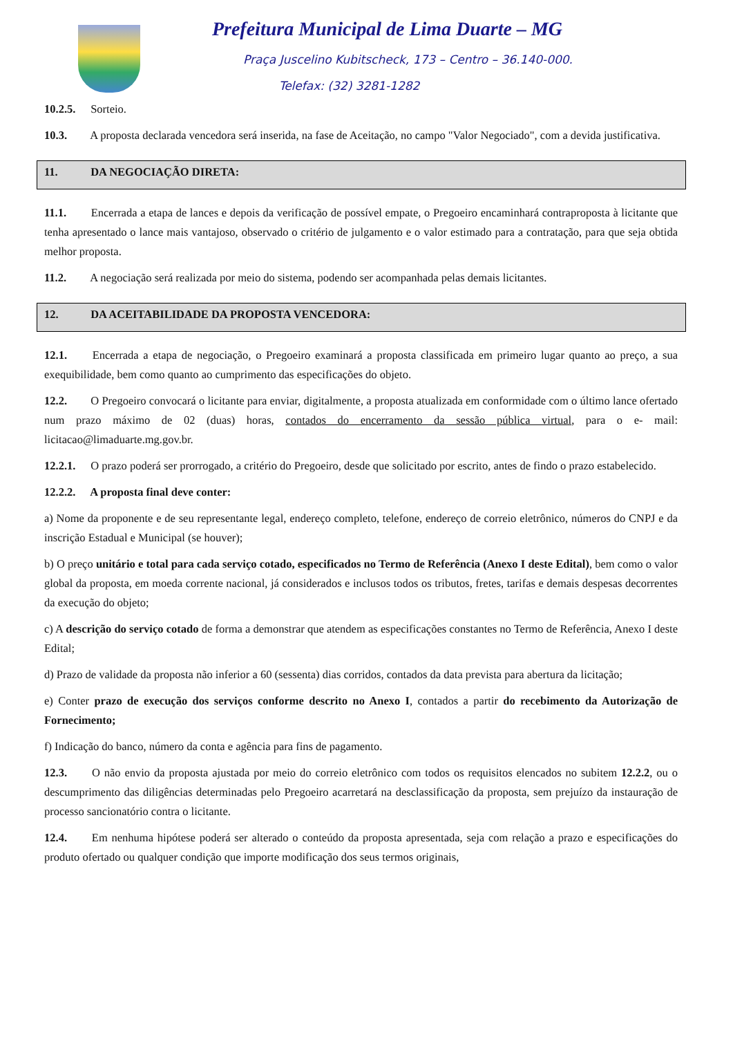Prefeitura Municipal de Lima Duarte – MG
Praça Juscelino Kubitscheck, 173 – Centro – 36.140-000.
Telefax: (32) 3281-1282
10.2.5. Sorteio.
10.3. A proposta declarada vencedora será inserida, na fase de Aceitação, no campo "Valor Negociado", com a devida justificativa.
11. DA NEGOCIAÇÃO DIRETA:
11.1. Encerrada a etapa de lances e depois da verificação de possível empate, o Pregoeiro encaminhará contraproposta à licitante que tenha apresentado o lance mais vantajoso, observado o critério de julgamento e o valor estimado para a contratação, para que seja obtida melhor proposta.
11.2. A negociação será realizada por meio do sistema, podendo ser acompanhada pelas demais licitantes.
12. DA ACEITABILIDADE DA PROPOSTA VENCEDORA:
12.1. Encerrada a etapa de negociação, o Pregoeiro examinará a proposta classificada em primeiro lugar quanto ao preço, a sua exequibilidade, bem como quanto ao cumprimento das especificações do objeto.
12.2. O Pregoeiro convocará o licitante para enviar, digitalmente, a proposta atualizada em conformidade com o último lance ofertado num prazo máximo de 02 (duas) horas, contados do encerramento da sessão pública virtual, para o e- mail: licitacao@limaduarte.mg.gov.br.
12.2.1. O prazo poderá ser prorrogado, a critério do Pregoeiro, desde que solicitado por escrito, antes de findo o prazo estabelecido.
12.2.2. A proposta final deve conter:
a) Nome da proponente e de seu representante legal, endereço completo, telefone, endereço de correio eletrônico, números do CNPJ e da inscrição Estadual e Municipal (se houver);
b) O preço unitário e total para cada serviço cotado, especificados no Termo de Referência (Anexo I deste Edital), bem como o valor global da proposta, em moeda corrente nacional, já considerados e inclusos todos os tributos, fretes, tarifas e demais despesas decorrentes da execução do objeto;
c) A descrição do serviço cotado de forma a demonstrar que atendem as especificações constantes no Termo de Referência, Anexo I deste Edital;
d) Prazo de validade da proposta não inferior a 60 (sessenta) dias corridos, contados da data prevista para abertura da licitação;
e) Conter prazo de execução dos serviços conforme descrito no Anexo I, contados a partir do recebimento da Autorização de Fornecimento;
f) Indicação do banco, número da conta e agência para fins de pagamento.
12.3. O não envio da proposta ajustada por meio do correio eletrônico com todos os requisitos elencados no subitem 12.2.2, ou o descumprimento das diligências determinadas pelo Pregoeiro acarretará na desclassificação da proposta, sem prejuízo da instauração de processo sancionatório contra o licitante.
12.4. Em nenhuma hipótese poderá ser alterado o conteúdo da proposta apresentada, seja com relação a prazo e especificações do produto ofertado ou qualquer condição que importe modificação dos seus termos originais,